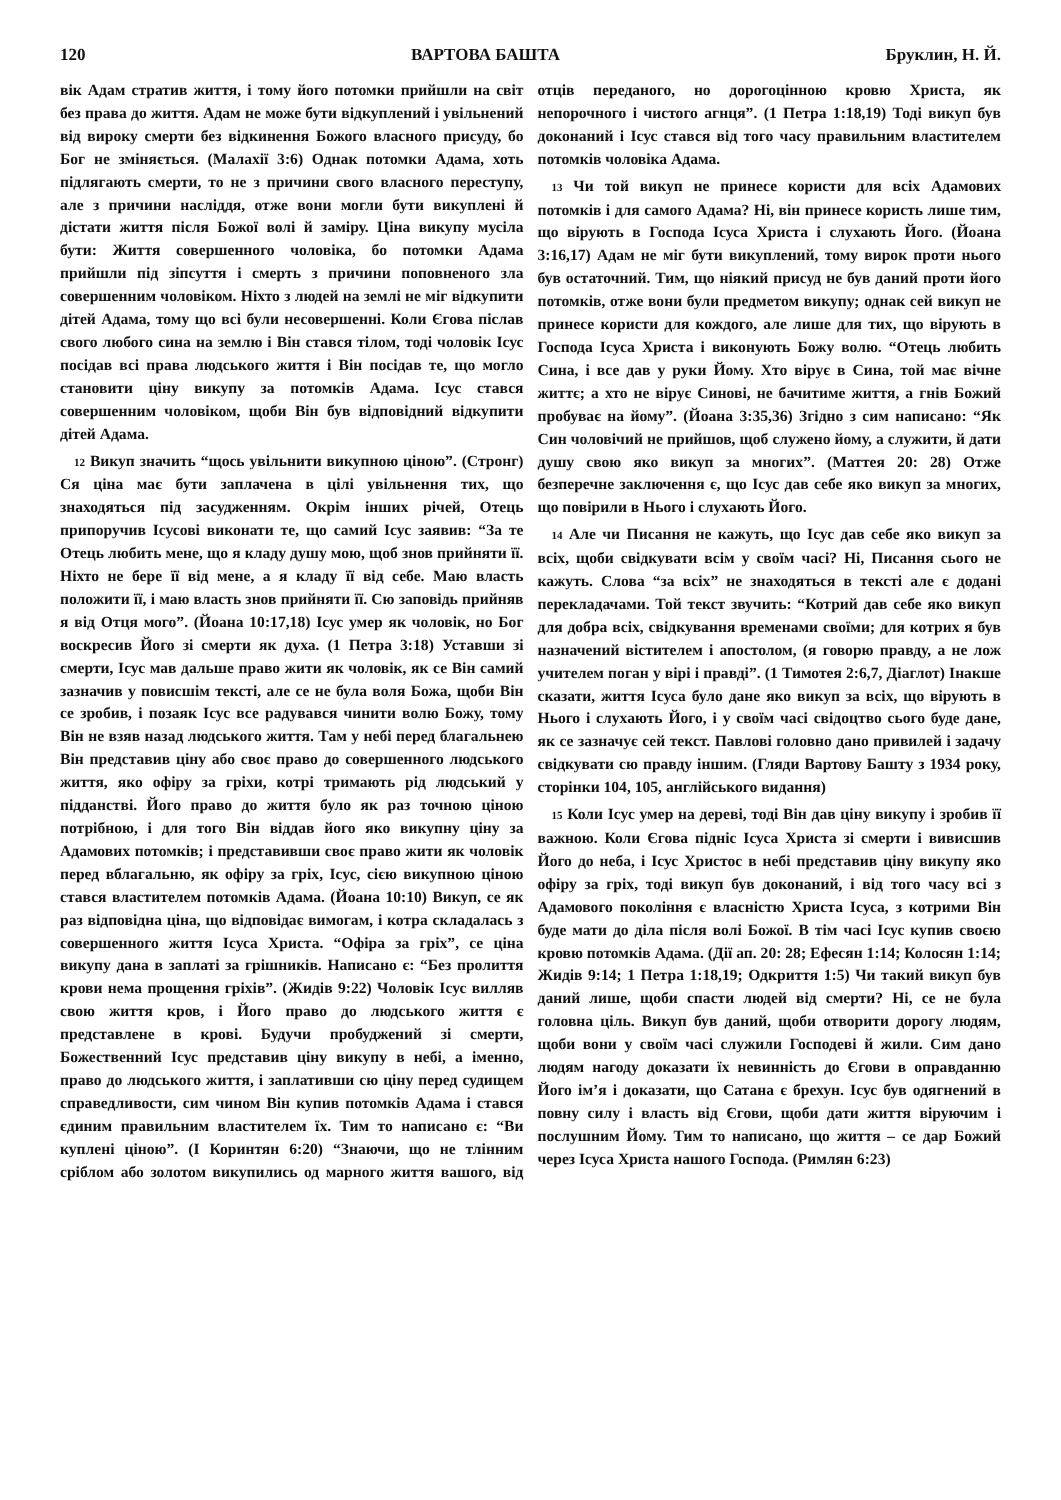120 ВАРТОВА БАШТА Бруклин, Н. Й.
вік Адам стратив життя, і тому його потомки прийшли на світ без права до життя. Адам не може бути відкуплений і увільнений від вироку смерти без відкинення Божого власного присуду, бо Бог не зміняється. (Малахії 3:6) Однак потомки Адама, хоть підлягають смерти, то не з причини свого власного переступу, але з причини насліддя, отже вони могли бути викуплені й дістати життя після Божої волі й заміру. Ціна викупу мусіла бути: Життя совершенного чоловіка, бо потомки Адама прийшли під зіпсуття і смерть з причини поповненого зла совершенним чоловіком. Ніхто з людей на землі не міг відкупити дітей Адама, тому що всі були несовершенні. Коли Єгова післав свого любого сина на землю і Він стався тілом, тоді чоловік Ісус посідав всі права людського життя і Він посідав те, що могло становити ціну викупу за потомків Адама. Ісус стався совершенним чоловіком, щоби Він був відповідний відкупити дітей Адама.
12 Викуп значить “щось увільнити викупною ціною”. (Стронг) Ся ціна має бути заплачена в цілі увільнення тих, що знаходяться під засудженням. Окрім інших річей, Отець припоручив Ісусові виконати те, що самий Ісус заявив: “За те Отець любить мене, що я кладу душу мою, щоб знов прийняти її. Ніхто не бере її від мене, а я кладу її від себе. Маю власть положити її, і маю власть знов прийняти її. Сю заповідь прийняв я від Отця мого”. (Йоана 10:17,18) Ісус умер як чоловік, но Бог воскресив Його зі смерти як духа. (1 Петра 3:18) Уставши зі смерти, Ісус мав дальше право жити як чоловік, як се Він самий зазначив у повисшім тексті, але се не була воля Божа, щоби Він се зробив, і позаяк Ісус все радувався чинити волю Божу, тому Він не взяв назад людського життя. Там у небі перед благальнею Він представив ціну або своє право до совершенного людського життя, яко офіру за гріхи, котрі тримають рід людський у підданстві. Його право до життя було як раз точною ціною потрібною, і для того Він віддав його яко викупну ціну за Адамових потомків; і представивши своє право жити як чоловік перед вблагальню, як офіру за гріх, Ісус, сією викупною ціною стався властителем потомків Адама. (Йоана 10:10) Викуп, се як раз відповідна ціна, що відповідає вимогам, і котра складалась з совершенного життя Ісуса Христа. “Офіра за гріх”, се ціна викупу дана в заплаті за грішників. Написано є: “Без пролиття крови нема прощення гріхів”. (Жидів 9:22) Чоловік Ісус вилляв свою життя кров, і Його право до людського життя є представлене в крові. Будучи пробуджений зі смерти, Божественний Ісус представив ціну викупу в небі, а іменно, право до людського життя, і заплативши сю ціну перед судищем справедливости, сим чином Він купив потомків Адама і стався єдиним правильним властителем їх. Тим то написано є: “Ви куплені ціною”. (І Коринтян 6:20) “Знаючи, що не тлінним сріблом або золотом викупились од марного життя вашого, від отців переданого, но дорогоцінною кровю Христа, як непорочного і чистого агнця”. (1 Петра 1:18,19) Тоді викуп був доконаний і Ісус стався від того часу правильним властителем потомків чоловіка Адама.
13 Чи той викуп не принесе користи для всіх Адамових потомків і для самого Адама? Ні, він принесе користь лише тим, що вірують в Господа Ісуса Христа і слухають Його. (Йоана 3:16,17) Адам не міг бути викуплений, тому вирок проти нього був остаточний. Тим, що ніякий присуд не був даний проти його потомків, отже вони були предметом викупу; однак сей викуп не принесе користи для кождого, але лише для тих, що вірують в Господа Ісуса Христа і виконують Божу волю. “Отець любить Сина, і все дав у руки Йому. Хто вірує в Сина, той має вічне життє; а хто не вірує Синові, не бачитиме життя, а гнів Божий пробуває на йому”. (Йоана 3:35,36) Згідно з сим написано: “Як Син чоловічий не прийшов, щоб служено йому, а служити, й дати душу свою яко викуп за многих”. (Маттея 20: 28) Отже безперечне заключення є, що Ісус дав себе яко викуп за многих, що повірили в Нього і слухають Його.
14 Але чи Писання не кажуть, що Ісус дав себе яко викуп за всіх, щоби свідкувати всім у своїм часі? Ні, Писання сього не кажуть. Слова “за всіх” не знаходяться в тексті але є додані перекладачами. Той текст звучить: “Котрий дав себе яко викуп для добра всіх, свідкування временами своїми; для котрих я був назначений вістителем і апостолом, (я говорю правду, а не лож учителем поган у вірі і правді”. (1 Тимотея 2:6,7, Діаглот) Інакше сказати, життя Ісуса було дане яко викуп за всіх, що вірують в Нього і слухають Його, і у своїм часі свідоцтво сього буде дане, як се зазначує сей текст. Павлові головно дано привилей і задачу свідкувати сю правду іншим. (Гляди Вартову Башту з 1934 року, сторінки 104, 105, англійського видання)
15 Коли Ісус умер на дереві, тоді Він дав ціну викупу і зробив її важною. Коли Єгова підніс Ісуса Христа зі смерти і вивисшив Його до неба, і Ісус Христос в небі представив ціну викупу яко офіру за гріх, тоді викуп був доконаний, і від того часу всі з Адамового покоління є власністю Христа Ісуса, з котрими Він буде мати до діла після волі Божої. В тім часі Ісус купив своєю кровю потомків Адама. (Дії ап. 20: 28; Ефесян 1:14; Колосян 1:14; Жидів 9:14; 1 Петра 1:18,19; Одкриття 1:5) Чи такий викуп був даний лише, щоби спасти людей від смерти? Ні, се не була головна ціль. Викуп був даний, щоби отворити дорогу людям, щоби вони у своїм часі служили Господеві й жили. Сим дано людям нагоду доказати їх невинність до Єгови в оправданню Його імʼя і доказати, що Сатана є брехун. Ісус був одягнений в повну силу і власть від Єгови, щоби дати життя віруючим і послушним Йому. Тим то написано, що життя – се дар Божий через Ісуса Христа нашого Господа. (Римлян 6:23)